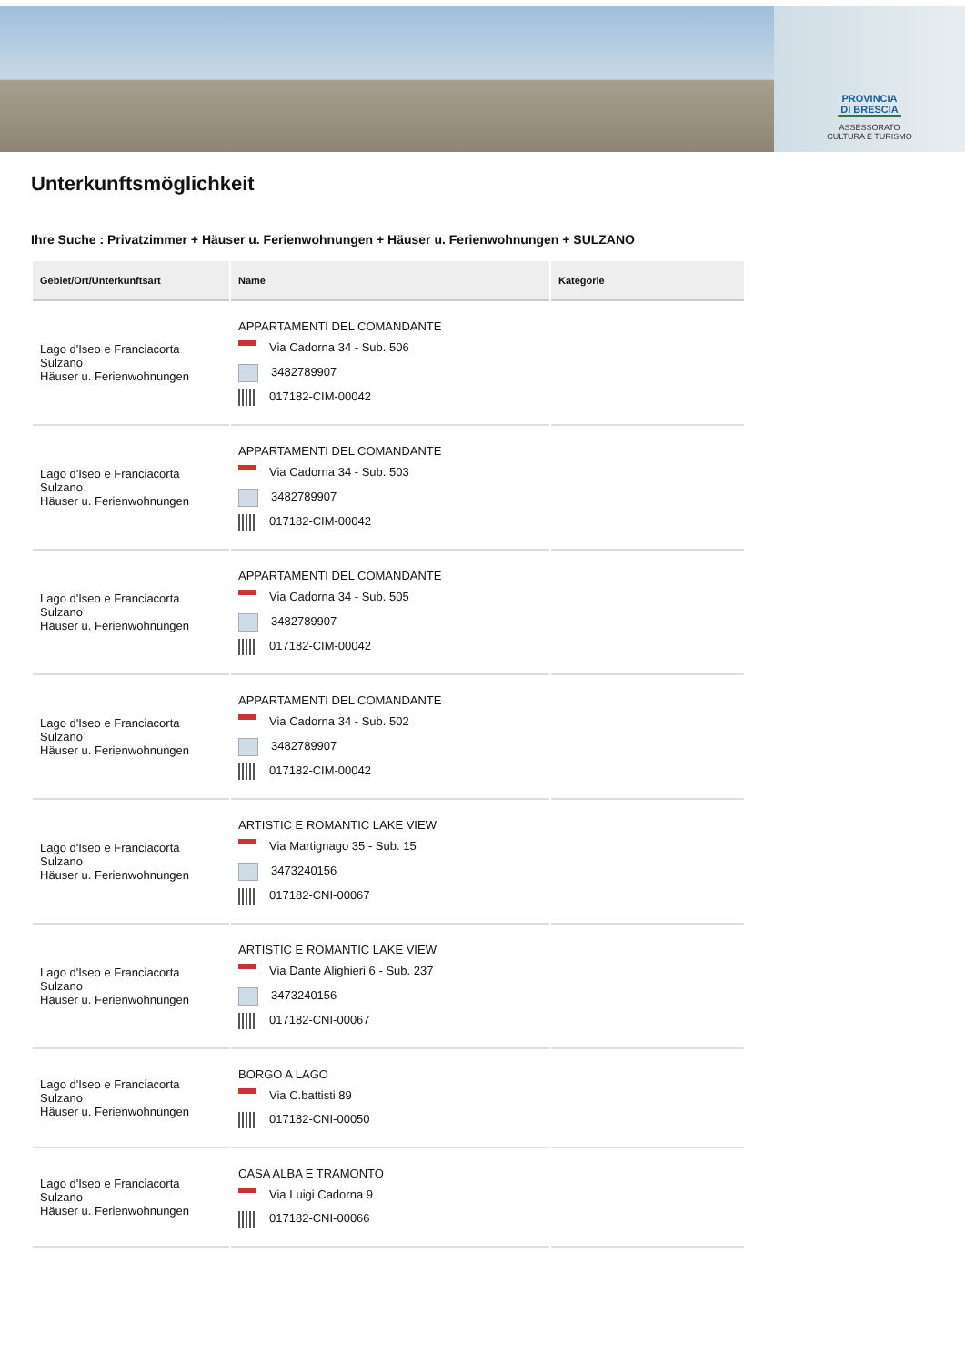PROVINCIA DI BRESCIA
ASSESSORATO
CULTURA E TURISMO
Unterkunftsmöglichkeit
Ihre Suche : Privatzimmer + Häuser u. Ferienwohnungen + Häuser u. Ferienwohnungen + SULZANO
| Gebiet/Ort/Unterkunftsart | Name | Kategorie |
| --- | --- | --- |
| Lago d'Iseo e Franciacorta Sulzano Häuser u. Ferienwohnungen | APPARTAMENTI DEL COMANDANTE Via Cadorna 34 - Sub. 506 3482789907 017182-CIM-00042 | |
| Lago d'Iseo e Franciacorta Sulzano Häuser u. Ferienwohnungen | APPARTAMENTI DEL COMANDANTE Via Cadorna 34 - Sub. 503 3482789907 017182-CIM-00042 | |
| Lago d'Iseo e Franciacorta Sulzano Häuser u. Ferienwohnungen | APPARTAMENTI DEL COMANDANTE Via Cadorna 34 - Sub. 505 3482789907 017182-CIM-00042 | |
| Lago d'Iseo e Franciacorta Sulzano Häuser u. Ferienwohnungen | APPARTAMENTI DEL COMANDANTE Via Cadorna 34 - Sub. 502 3482789907 017182-CIM-00042 | |
| Lago d'Iseo e Franciacorta Sulzano Häuser u. Ferienwohnungen | ARTISTIC E ROMANTIC LAKE VIEW Via Martignago 35 - Sub. 15 3473240156 017182-CNI-00067 | |
| Lago d'Iseo e Franciacorta Sulzano Häuser u. Ferienwohnungen | ARTISTIC E ROMANTIC LAKE VIEW Via Dante Alighieri 6 - Sub. 237 3473240156 017182-CNI-00067 | |
| Lago d'Iseo e Franciacorta Sulzano Häuser u. Ferienwohnungen | BORGO A LAGO Via C.battisti 89 017182-CNI-00050 | |
| Lago d'Iseo e Franciacorta Sulzano Häuser u. Ferienwohnungen | CASA ALBA E TRAMONTO Via Luigi Cadorna 9 017182-CNI-00066 | |